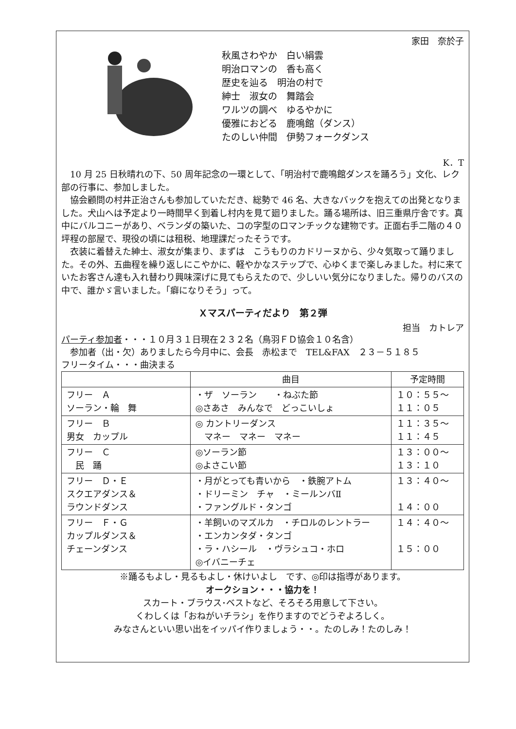家田　奈於子
秋風さわやか　白い絹雲
明治ロマンの　香も高く
歴史を辿る　明治の村で
紳士　淑女の　舞踏会
ワルツの調べ　ゆるやかに
優雅におどる　鹿鳴館（ダンス）
たのしい仲間　伊勢フォークダンス
K．T
10 月 25 日秋晴れの下、50 周年記念の一環として、「明治村で鹿鳴館ダンスを踊ろう」文化、レク部の行事に、参加しました。
協会顧問の村井正治さんも参加していただき、総勢で 46 名、大きなバックを抱えての出発となりました。犬山へは予定より一時間早く到着し村内を見て廻りました。踊る場所は、旧三重県庁舎です。真中にバルコニーがあり、ベランダの築いた、コの字型のロマンチックな建物です。正面右手二階の４０坪程の部屋で、現役の頃には租税、地理課だったそうです。
衣装に着替えた紳士、淑女が集まり、まずは　こうもりのカドリーヌから、少々気取って踊りました。その外、五曲程を繰り返しにこやかに、軽やかなステップで、心ゆくまで楽しみました。村に来ていたお客さん達も入れ替わり興味深げに見てもらえたので、少しいい気分になりました。帰りのバスの中で、誰かゞ言いました。「癖になりそう」って。
Ｘマスパーティだより　第２弾
担当　カトレア
パーティ参加者・・・１０月３１日現在２３２名（鳥羽ＦＤ協会１０名含）
　参加者（出・欠）ありましたら今月中に、会長　赤松まで　TEL&FAX　２３－５１８５
フリータイム・・・曲決まる
| | 曲目 | 予定時間 |
| --- | --- | --- |
| フリー Ａ ソーラン・輪 舞 | ・ザ ソーラン ・ねぶた節 ◎さあさ みんなで どっこいしょ | １０：５５～ １１：０５ |
| フリー Ｂ 男女 カップル | ◎ カントリーダンス マネー マネー マネー | １１：３５～ １１：４５ |
| フリー Ｃ 民 踊 | ◎ソーラン節 ◎よさこい節 | １３：００～ １３：１０ |
| フリー Ｄ・Ｅ スクエアダンス＆ ラウンドダンス | ・月がとっても青いから ・鉄腕アトム ・ドリーミン チャ ・ミールンバⅡ ・ファングルド・タンゴ | １３：４０～ １４：００ |
| フリー Ｆ・Ｇ カップルダンス＆ チェーンダンス | ・羊飼いのマズルカ ・チロルのレントラー ・エンカンタダ・タンゴ ・ラ・ハシール ・ヴラシュコ・ホロ ◎イバニーチェ | １４：４０～ １５：００ |
※踊るもよし・見るもよし・休けいよし　です、◎印は指導があります。
オークション・・・協力を！
スカート・ブラウス･ベストなど、そろそろ用意して下さい。
くわしくは「おねがいチラシ」を作りますのでどうぞよろしく。
みなさんといい思い出をイッパイ作りましょう・・。たのしみ！たのしみ！